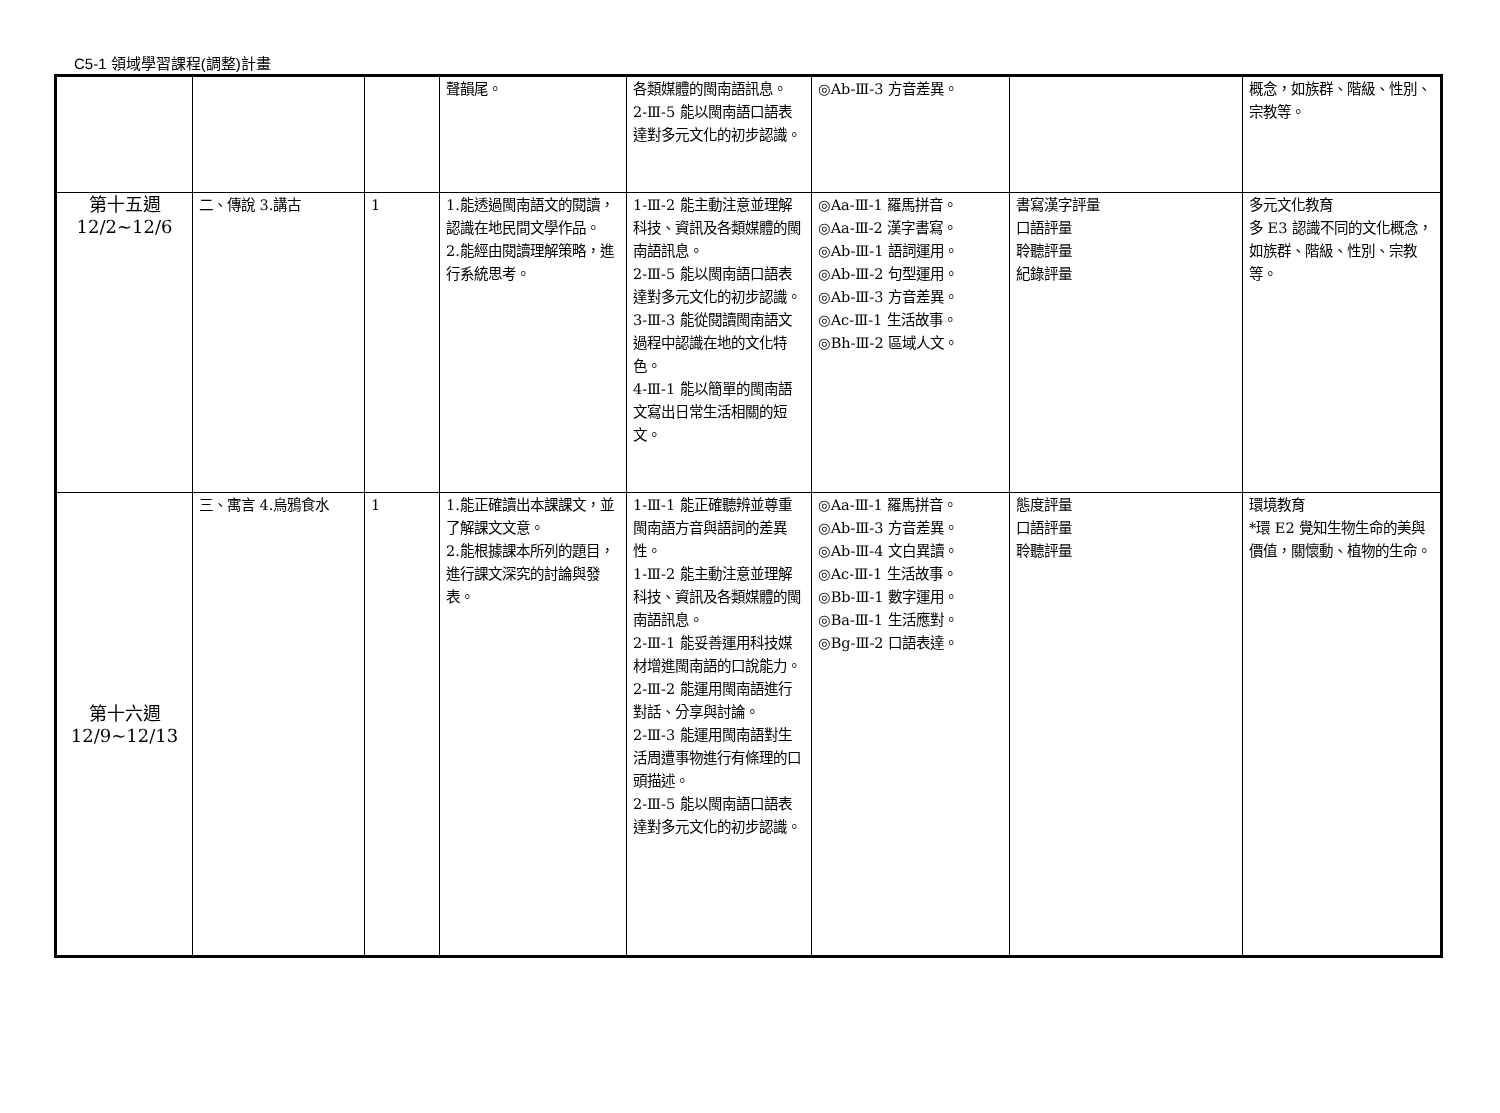C5-1 領域學習課程(調整)計畫
| | | | 聲韻尾。 | 各類媒體的閩南語訊息。 2-Ⅲ-5 能以閩南語口語表達對多元文化的初步認識。 | ◎Ab-Ⅲ-3 方音差異。 | | 概念，如族群、階級、性別、宗教等。 |
| 第十五週 12/2~12/6 | 二、傳說 3.講古 | 1 | 1.能透過閩南語文的閱讀，認識在地民間文學作品。 2.能經由閱讀理解策略，進行系統思考。 | 1-Ⅲ-2 能主動注意並理解科技、資訊及各類媒體的閩南語訊息。 2-Ⅲ-5 能以閩南語口語表達對多元文化的初步認識。 3-Ⅲ-3 能從閱讀閩南語文過程中認識在地的文化特色。 4-Ⅲ-1 能以簡單的閩南語文寫出日常生活相關的短文。 | ◎Aa-Ⅲ-1 羅馬拼音。 ◎Aa-Ⅲ-2 漢字書寫。 ◎Ab-Ⅲ-1 語詞運用。 ◎Ab-Ⅲ-2 句型運用。 ◎Ab-Ⅲ-3 方音差異。 ◎Ac-Ⅲ-1 生活故事。 ◎Bh-Ⅲ-2 區域人文。 | 書寫漢字評量 口語評量 聆聽評量 紀錄評量 | 多元文化教育 多 E3 認識不同的文化概念，如族群、階級、性別、宗教等。 |
| 第十六週 12/9~12/13 | 三、寓言 4.烏鴉食水 | 1 | 1.能正確讀出本課課文，並了解課文文意。 2.能根據課本所列的題目，進行課文深究的討論與發表。 | 1-Ⅲ-1 能正確聽辨並尊重閩南語方音與語詞的差異性。 1-Ⅲ-2 能主動注意並理解科技、資訊及各類媒體的閩南語訊息。 2-Ⅲ-1 能妥善運用科技媒材增進閩南語的口說能力。 2-Ⅲ-2 能運用閩南語進行對話、分享與討論。 2-Ⅲ-3 能運用閩南語對生活周遭事物進行有條理的口頭描述。 2-Ⅲ-5 能以閩南語口語表達對多元文化的初步認識。 | ◎Aa-Ⅲ-1 羅馬拼音。 ◎Ab-Ⅲ-3 方音差異。 ◎Ab-Ⅲ-4 文白異讀。 ◎Ac-Ⅲ-1 生活故事。 ◎Bb-Ⅲ-1 數字運用。 ◎Ba-Ⅲ-1 生活應對。 ◎Bg-Ⅲ-2 口語表達。 | 態度評量 口語評量 聆聽評量 | 環境教育 *環 E2 覺知生物生命的美與價值，關懷動、植物的生命。 |